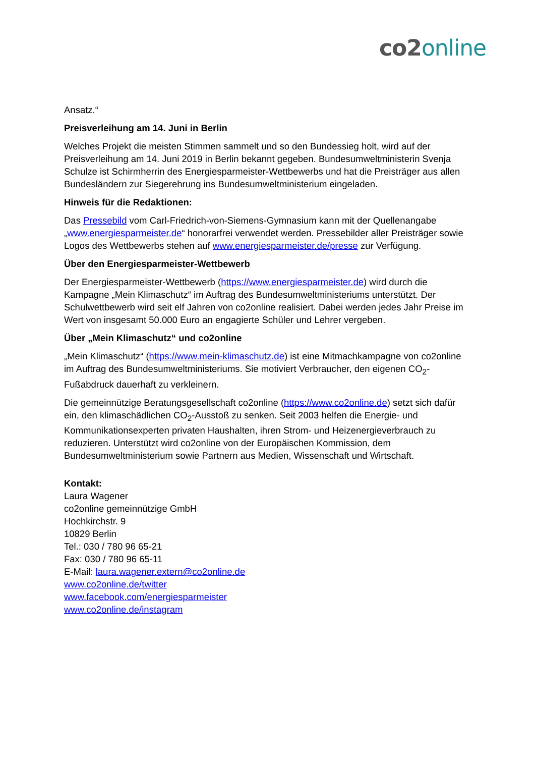co2 online
Ansatz.“
Preisverleihung am 14. Juni in Berlin
Welches Projekt die meisten Stimmen sammelt und so den Bundessieg holt, wird auf der Preisverleihung am 14. Juni 2019 in Berlin bekannt gegeben. Bundesumweltministerin Svenja Schulze ist Schirmherrin des Energiesparmeister-Wettbewerbs und hat die Preisträger aus allen Bundesländern zur Siegerehrung ins Bundesumweltministerium eingeladen.
Hinweis für die Redaktionen:
Das Pressebild vom Carl-Friedrich-von-Siemens-Gymnasium kann mit der Quellenangabe „www.energiesparmeister.de“ honorarfrei verwendet werden. Pressebilder aller Preisträger sowie Logos des Wettbewerbs stehen auf www.energiesparmeister.de/presse zur Verfügung.
Über den Energiesparmeister-Wettbewerb
Der Energiesparmeister-Wettbewerb (https://www.energiesparmeister.de) wird durch die Kampagne „Mein Klimaschutz“ im Auftrag des Bundesumweltministeriums unterstützt. Der Schulwettbewerb wird seit elf Jahren von co2online realisiert. Dabei werden jedes Jahr Preise im Wert von insgesamt 50.000 Euro an engagierte Schüler und Lehrer vergeben.
Über „Mein Klimaschutz“ und co2online
„Mein Klimaschutz“ (https://www.mein-klimaschutz.de) ist eine Mitmachkampagne von co2online im Auftrag des Bundesumweltministeriums. Sie motiviert Verbraucher, den eigenen CO<sub>2</sub>-Fußabdruck dauerhaft zu verkleinern.
Die gemeinnützige Beratungsgesellschaft co2online (https://www.co2online.de) setzt sich dafür ein, den klimaschädlichen CO<sub>2</sub>-Ausstoß zu senken. Seit 2003 helfen die Energie- und Kommunikationsexperten privaten Haushalten, ihren Strom- und Heizenergieverbrauch zu reduzieren. Unterstützt wird co2online von der Europäischen Kommission, dem Bundesumweltministerium sowie Partnern aus Medien, Wissenschaft und Wirtschaft.
Kontakt:
Laura Wagener
co2online gemeinnützige GmbH
Hochkirchstr. 9
10829 Berlin
Tel.: 030 / 780 96 65-21
Fax: 030 / 780 96 65-11
E-Mail: laura.wagener.extern@co2online.de
www.co2online.de/twitter
www.facebook.com/energiesparmeister
www.co2online.de/instagram